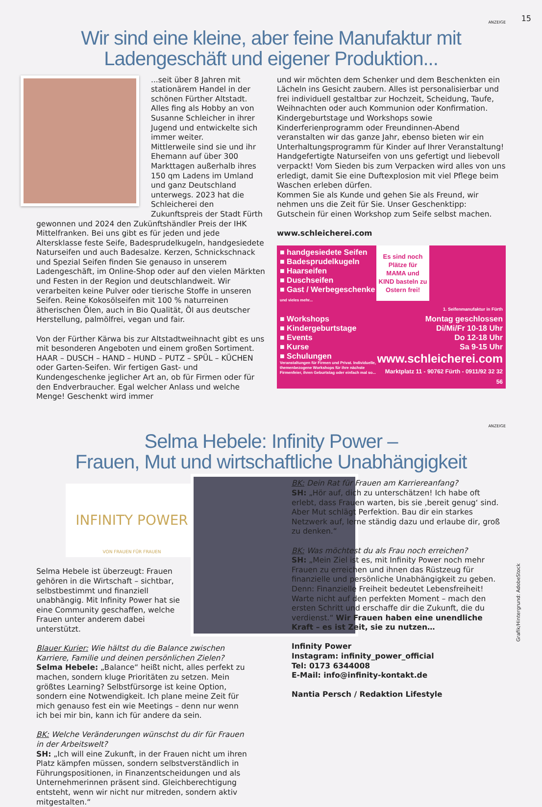15
ANZEIGE
Wir sind eine kleine, aber feine Manufaktur mit Ladengeschäft und eigener Produktion...
...seit über 8 Jahren mit stationärem Handel in der schönen Fürther Altstadt. Alles fing als Hobby an von Susanne Schleicher in ihrer Jugend und entwickelte sich immer weiter.
Mittlerweile sind sie und ihr Ehemann auf über 300 Markttagen außerhalb ihres 150 qm Ladens im Umland und ganz Deutschland unterwegs. 2023 hat die Schleicherei den Zukunftspreis der Stadt Fürth gewonnen und 2024 den Zukünftshändler Preis der IHK Mittelfranken. Bei uns gibt es für jeden und jede Altersklasse feste Seife, Badesprudelkugeln, handgesiedete Naturseifen und auch Badesalze. Kerzen, Schnickschnack und Spezial Seifen finden Sie genauso in unserem Ladengeschäft, im Online-Shop oder auf den vielen Märkten und Festen in der Region und deutschlandweit. Wir verarbeiten keine Pulver oder tierische Stoffe in unseren Seifen. Reine Kokosölseifen mit 100 % naturreinen ätherischen Ölen, auch in Bio Qualität, Öl aus deutscher Herstellung, palmölfrei, vegan und fair.
Von der Fürther Kärwa bis zur Altstadtweihnacht gibt es uns mit besonderen Angeboten und einem großen Sortiment. HAAR – DUSCH – HAND – HUND – PUTZ – SPÜL – KÜCHEN oder Garten-Seifen. Wir fertigen Gast- und Kundengeschenke jeglicher Art an, ob für Firmen oder für den Endverbraucher. Egal welcher Anlass und welche Menge! Geschenkt wird immer
und wir möchten dem Schenker und dem Beschenkten ein Lächeln ins Gesicht zaubern. Alles ist personalisierbar und frei individuell gestaltbar zur Hochzeit, Scheidung, Taufe, Weihnachten oder auch Kommunion oder Konfirmation.
Kindergeburtstage und Workshops sowie Kinderferienprogramm oder Freundinnen-Abend veranstalten wir das ganze Jahr, ebenso bieten wir ein Unterhaltungsprogramm für Kinder auf Ihrer Veranstaltung!
Handgefertigte Naturseifen von uns gefertigt und liebevoll verpackt! Vom Sieden bis zum Verpacken wird alles von uns erledigt, damit Sie eine Duftexplosion mit viel Pflege beim Waschen erleben dürfen.
Kommen Sie als Kunde und gehen Sie als Freund, wir nehmen uns die Zeit für Sie. Unser Geschenktipp: Gutschein für einen Workshop zum Seife selbst machen.
www.schleicherei.com
Es sind noch Plätze für MAMA und KIND basteln zu Ostern frei!
■ handgesiedete Seifen
■ Badesprudelkugeln
■ Haarseifen
■ Duschseifen
■ Gast / Werbegeschenke
und vieles mehr...
1. Seifenmanufaktur in Fürth
■ Workshops
■ Kindergeburtstage
■ Events
■ Kurse
■ Schulungen
Veranstaltungen für Firmen und Privat. Individuelle, themenbezogene Workshops für ihre nächste Firmenfeier, ihren Geburtstag oder einfach mal so...
Montag geschlossen
Di/Mi/Fr 10-18 Uhr
Do 12-18 Uhr
Sa 9-15 Uhr
www.schleicherei.com
Marktplatz 11 - 90762 Fürth - 0911/92 32 32 56
ANZEIGE
Selma Hebele: Infinity Power –
Frauen, Mut und wirtschaftliche Unabhängigkeit
INFINITY POWER
VON FRAUEN FÜR FRAUEN
Selma Hebele ist überzeugt: Frauen gehören in die Wirtschaft – sichtbar, selbstbestimmt und finanziell unabhängig. Mit Infinity Power hat sie eine Community geschaffen, welche Frauen unter anderem dabei unterstützt.
Blauer Kurier: Wie hältst du die Balance zwischen Karriere, Familie und deinen persönlichen Zielen?
Selma Hebele: „Balance“ heißt nicht, alles perfekt zu machen, sondern kluge Prioritäten zu setzen. Mein größtes Learning? Selbstfürsorge ist keine Option, sondern eine Notwendigkeit. Ich plane meine Zeit für mich genauso fest ein wie Meetings – denn nur wenn ich bei mir bin, kann ich für andere da sein.
BK: Welche Veränderungen wünschst du dir für Frauen in der Arbeitswelt?
SH: „Ich will eine Zukunft, in der Frauen nicht um ihren Platz kämpfen müssen, sondern selbstverständlich in Führungspositionen, in Finanzentscheidungen und als Unternehmerinnen präsent sind. Gleichberechtigung entsteht, wenn wir nicht nur mitreden, sondern aktiv mitgestalten.“
BK: Dein Rat für Frauen am Karriereanfang?
SH: „Hör auf, dich zu unterschätzen! Ich habe oft erlebt, dass Frauen warten, bis sie ‚bereit genug‘ sind. Aber Mut schlägt Perfektion. Bau dir ein starkes Netzwerk auf, lerne ständig dazu und erlaube dir, groß zu denken.“
BK: Was möchtest du als Frau noch erreichen?
SH: „Mein Ziel ist es, mit Infinity Power noch mehr Frauen zu erreichen und ihnen das Rüstzeug für finanzielle und persönliche Unabhängigkeit zu geben. Denn: Finanzielle Freiheit bedeutet Lebensfreiheit! Warte nicht auf den perfekten Moment – mach den ersten Schritt und erschaffe dir die Zukunft, die du verdienst.“ Wir Frauen haben eine unendliche Kraft – es ist Zeit, sie zu nutzen…
Infinity Power
Instagram: infinity_power_official
Tel: 0173 6344008
E-Mail: info@infinity-kontakt.de
Nantia Persch / Redaktion Lifestyle
Grafik/Hintergrund: AdobeStock